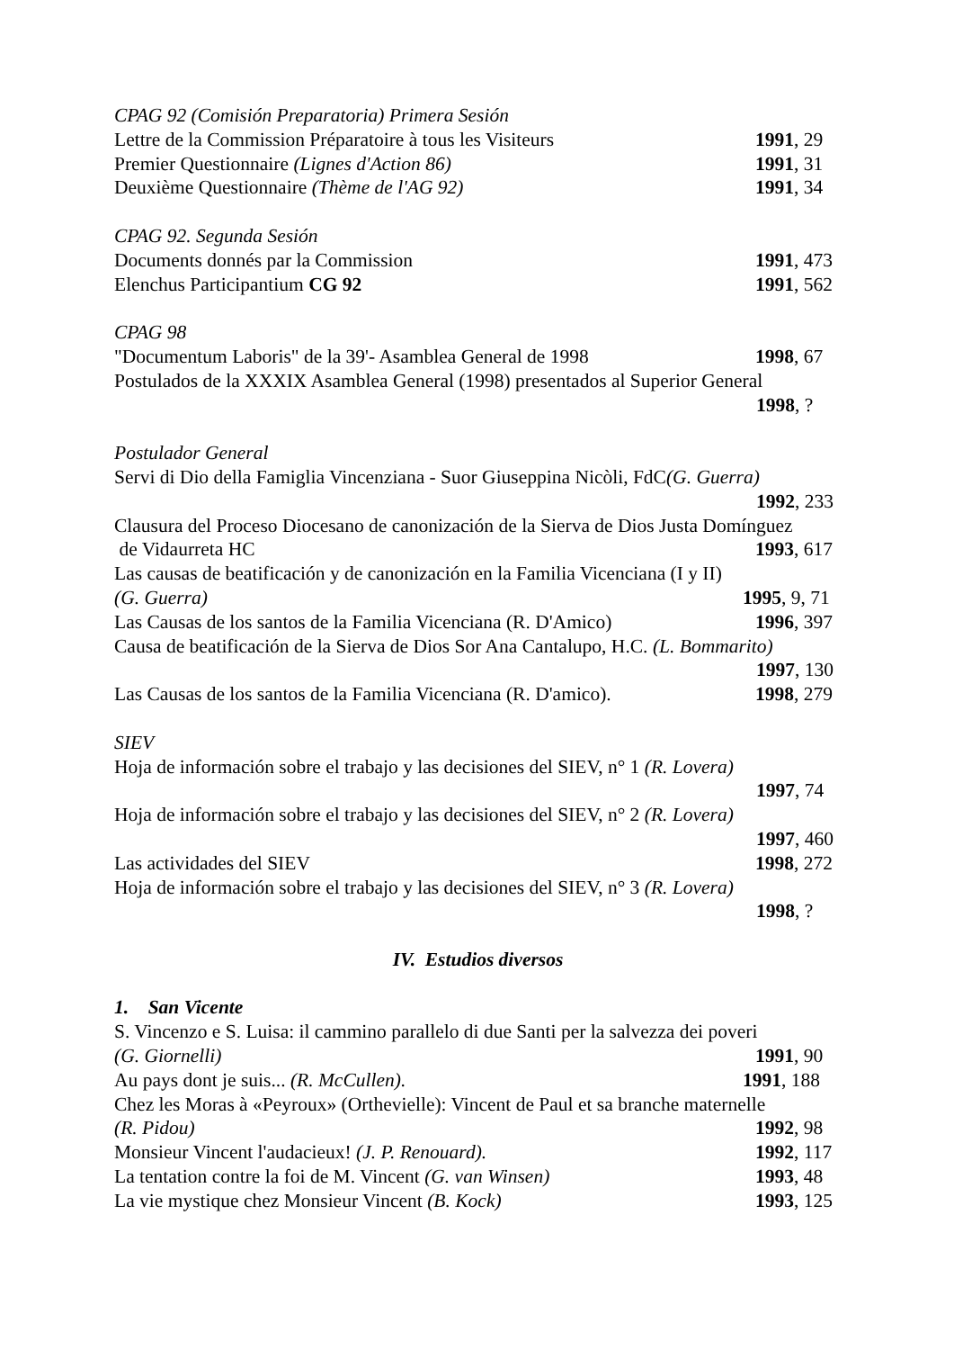CPAG 92 (Comisión Preparatoria) Primera Sesión
Lettre de la Commission Préparatoire à tous les Visiteurs 1991, 29
Premier Questionnaire (Lignes d'Action 86) 1991, 31
Deuxième Questionnaire (Thème de l'AG 92) 1991, 34
CPAG 92. Segunda Sesión
Documents donnés par la Commission 1991, 473
Elenchus Participantium CG 92 1991, 562
CPAG 98
"Documentum Laboris" de la 39'- Asamblea General de 1998 1998, 67
Postulados de la XXXIX Asamblea General (1998) presentados al Superior General
1998, ?
Postulador General
Servi di Dio della Famiglia Vincenziana - Suor Giuseppina Nicòli, FdC(G. Guerra)
1992, 233
Clausura del Proceso Diocesano de canonización de la Sierva de Dios Justa Domínguez
de Vidaurreta HC 1993, 617
Las causas de beatificación y de canonización en la Familia Vicenciana (I y II)
(G. Guerra) 1995, 9, 71
Las Causas de los santos de la Familia Vicenciana (R. D'Amico) 1996, 397
Causa de beatificación de la Sierva de Dios Sor Ana Cantalupo, H.C. (L. Bommarito)
1997, 130
Las Causas de los santos de la Familia Vicenciana (R. D'amico). 1998, 279
SIEV
Hoja de información sobre el trabajo y las decisiones del SIEV, n° 1 (R. Lovera)
1997, 74
Hoja de información sobre el trabajo y las decisiones del SIEV, n° 2 (R. Lovera)
1997, 460
Las actividades del SIEV 1998, 272
Hoja de información sobre el trabajo y las decisiones del SIEV, n° 3 (R. Lovera)
1998, ?
IV. Estudios diversos
1. San Vicente
S. Vincenzo e S. Luisa: il cammino parallelo di due Santi per la salvezza dei poveri
(G. Giornelli) 1991, 90
Au pays dont je suis... (R. McCullen). 1991, 188
Chez les Moras à «Peyroux» (Orthevielle): Vincent de Paul et sa branche maternelle
(R. Pidou) 1992, 98
Monsieur Vincent l'audacieux! (J. P. Renouard). 1992, 117
La tentation contre la foi de M. Vincent (G. van Winsen) 1993, 48
La vie mystique chez Monsieur Vincent (B. Kock) 1993, 125